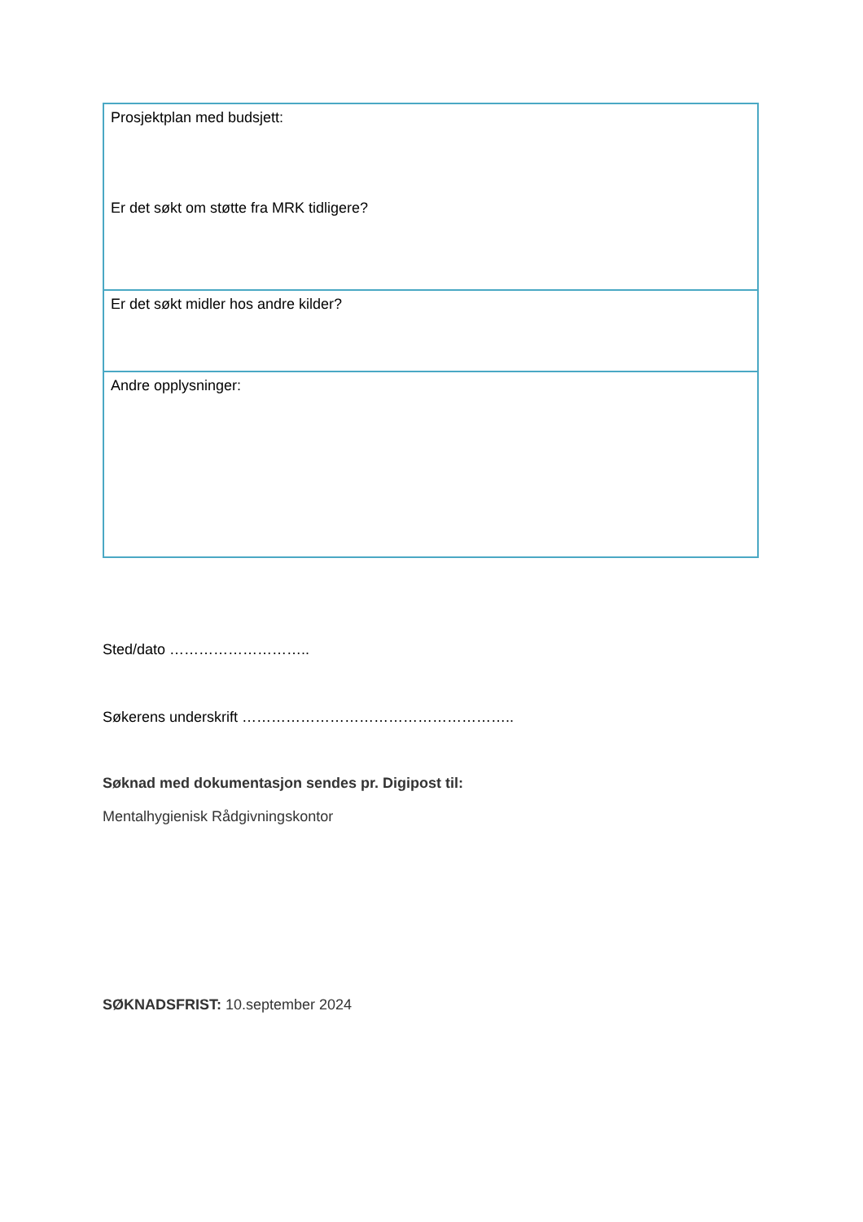| Prosjektplan med budsjett: Er det søkt om støtte fra MRK tidligere? |
| Er det søkt midler hos andre kilder? |
| Andre opplysninger: |
Sted/dato ………………………..
Søkerens underskrift ………………………………………………..
Søknad med dokumentasjon sendes pr. Digipost til:
Mentalhygienisk Rådgivningskontor
SØKNADSFRIST: 10.september 2024